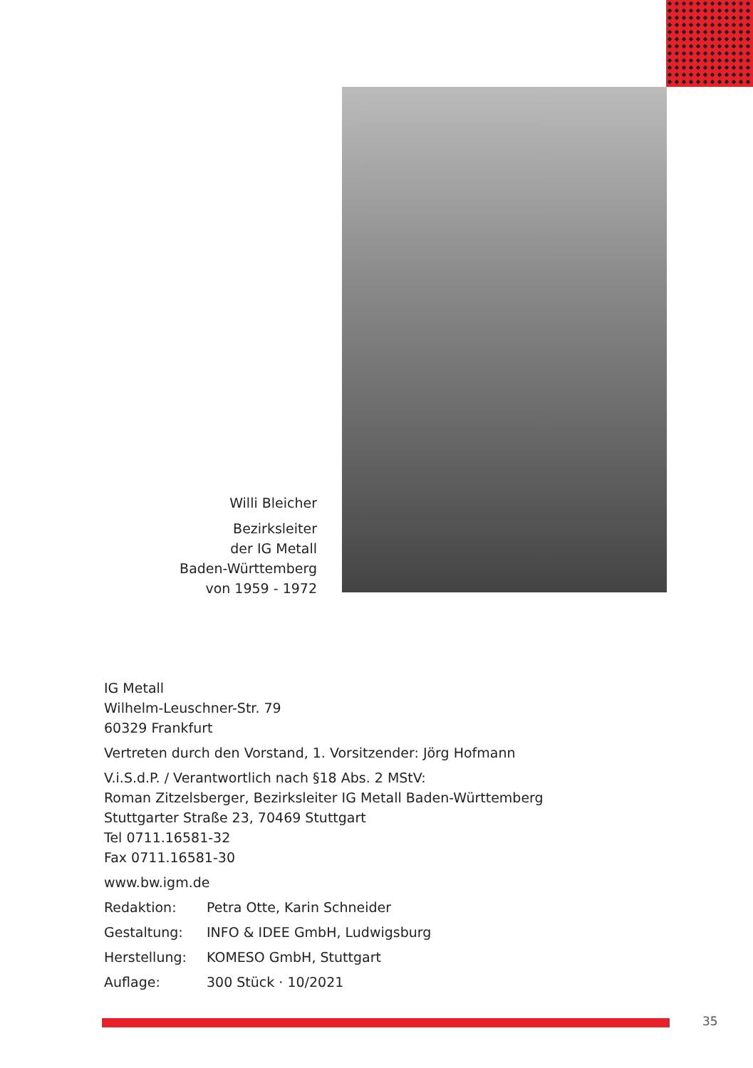Willi Bleicher
Bezirksleiter
der IG Metall
Baden-Württemberg
von 1959 - 1972
IG Metall
Wilhelm-Leuschner-Str. 79
60329 Frankfurt
Vertreten durch den Vorstand, 1. Vorsitzender: Jörg Hofmann
V.i.S.d.P. / Verantwortlich nach §18 Abs. 2 MStV:
Roman Zitzelsberger, Bezirksleiter IG Metall Baden-Württemberg
Stuttgarter Straße 23, 70469 Stuttgart
Tel 0711.16581-32
Fax 0711.16581-30
www.bw.igm.de
Redaktion: Petra Otte, Karin Schneider
Gestaltung: INFO & IDEE GmbH, Ludwigsburg
Herstellung: KOMESO GmbH, Stuttgart
Auflage: 300 Stück · 10/2021
35